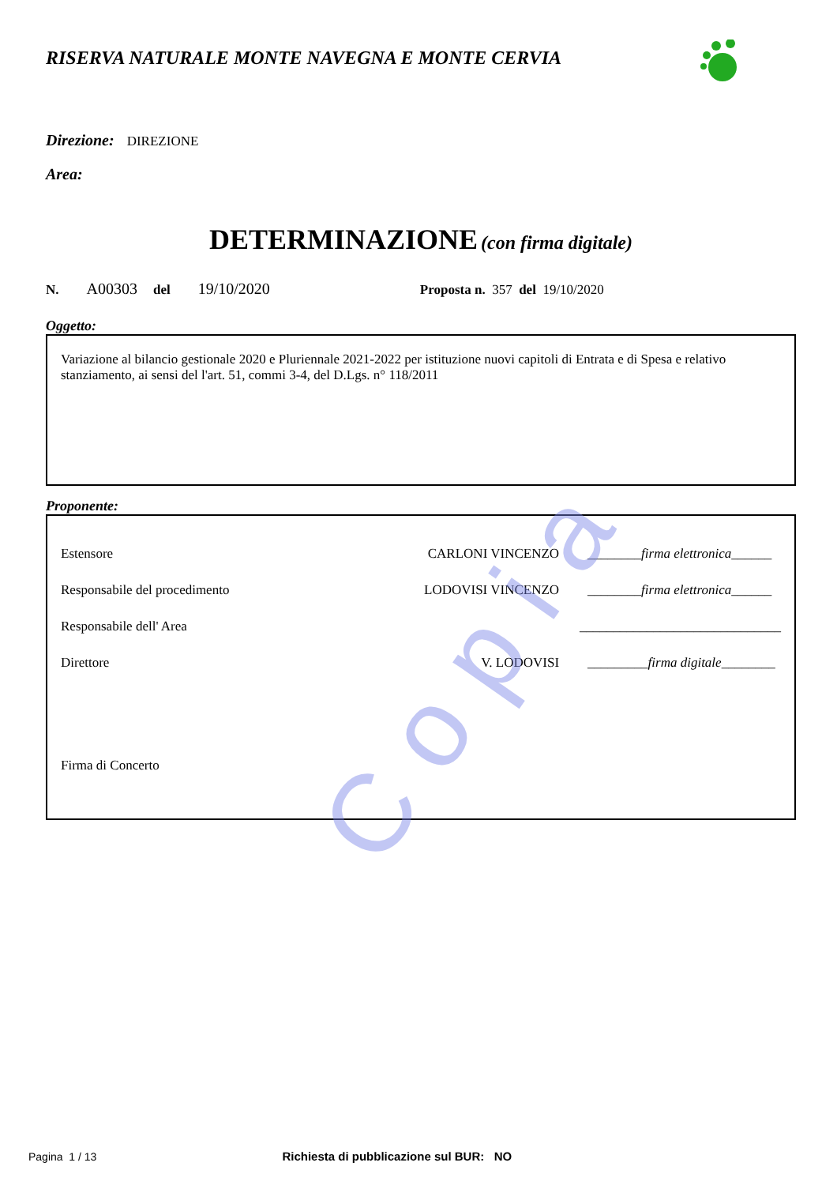RISERVA NATURALE MONTE NAVEGNA E MONTE CERVIA
Direzione: DIREZIONE
Area:
DETERMINAZIONE (con firma digitale)
N. A00303 del 19/10/2020 Proposta n. 357 del 19/10/2020
Oggetto:
Variazione al bilancio gestionale 2020 e Pluriennale 2021-2022 per istituzione nuovi capitoli di Entrata e di Spesa e relativo stanziamento, ai sensi del l'art. 51, commi 3-4, del D.Lgs. n° 118/2011
Proponente:
Estensore CARLONI VINCENZO ________firma elettronica______
Responsabile del procedimento LODOVISI VINCENZO ________firma elettronica______
Responsabile dell' Area ______________________________
Direttore V. LODOVISI _________firma digitale________
Firma di Concerto
Copia
Pagina 1 / 13 Richiesta di pubblicazione sul BUR: NO